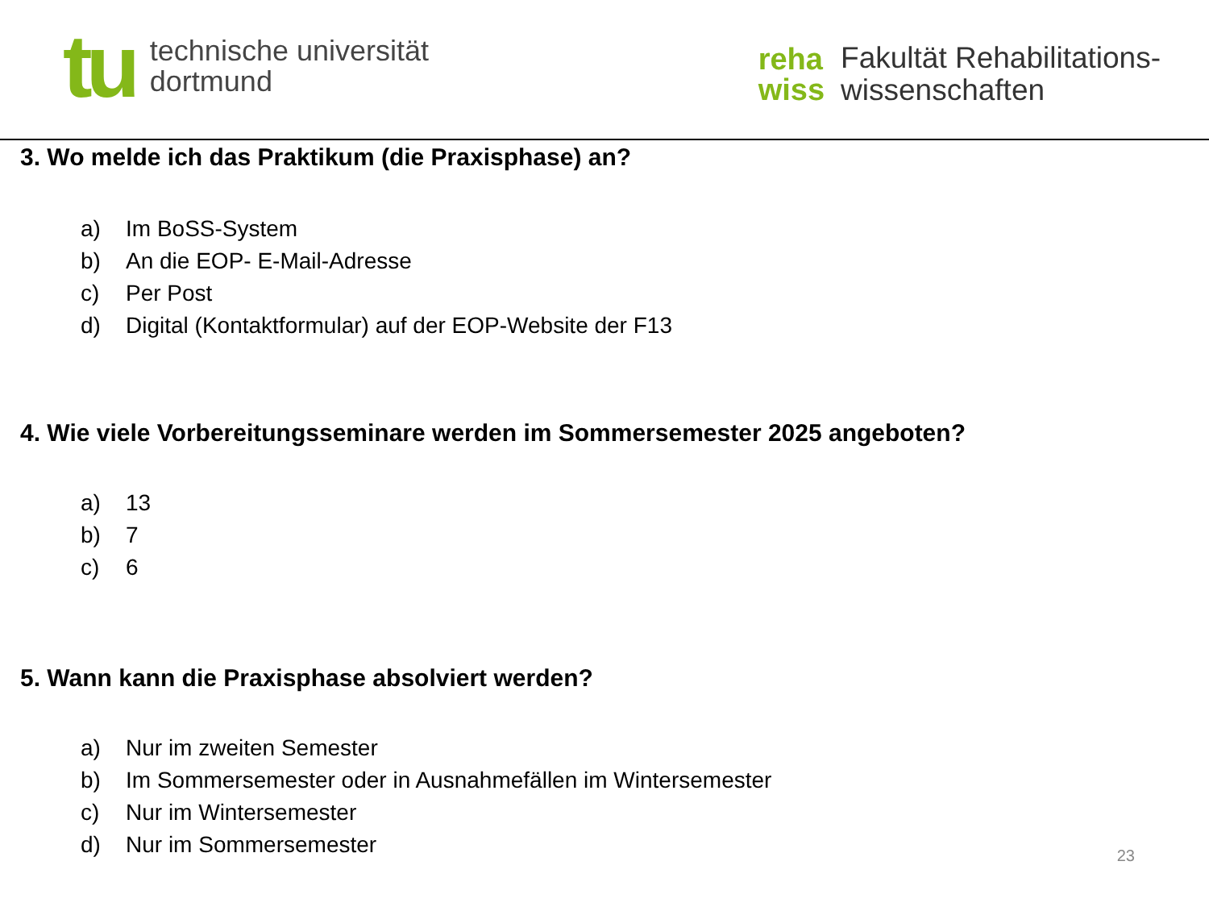tu
technische universität
dortmund
reha
wiss
Fakultät Rehabilitations-
wissenschaften
3. Wo melde ich das Praktikum (die Praxisphase) an?
a) Im BoSS-System
b) An die EOP- E-Mail-Adresse
c) Per Post
d) Digital (Kontaktformular) auf der EOP-Website der F13
4. Wie viele Vorbereitungsseminare werden im Sommersemester 2025 angeboten?
a) 13
b) 7
c) 6
5. Wann kann die Praxisphase absolviert werden?
a) Nur im zweiten Semester
b) Im Sommersemester oder in Ausnahmefällen im Wintersemester
c) Nur im Wintersemester
d) Nur im Sommersemester
23